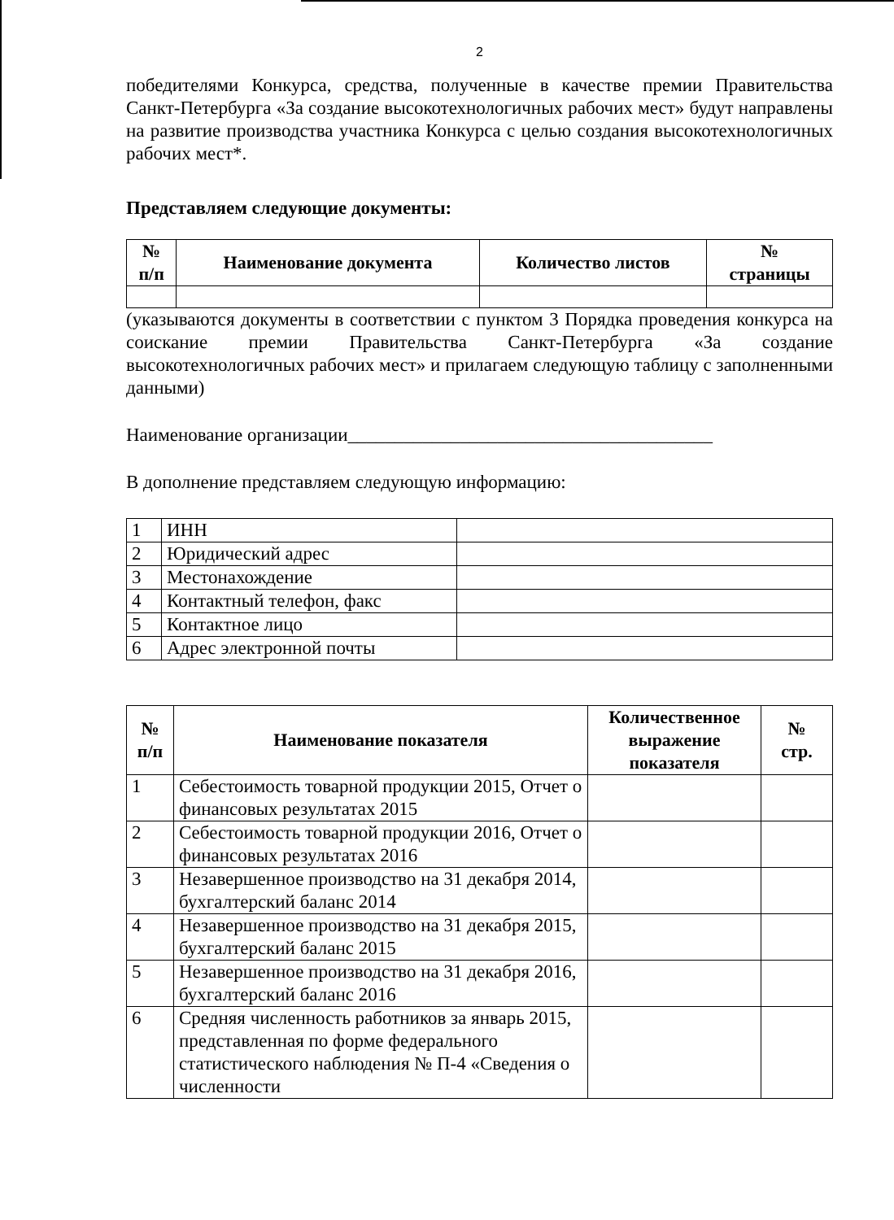2
победителями Конкурса, средства, полученные в качестве премии Правительства Санкт-Петербурга «За создание высокотехнологичных рабочих мест» будут направлены на развитие производства участника Конкурса с целью создания высокотехнологичных рабочих мест*.
Представляем следующие документы:
| № п/п | Наименование документа | Количество листов | № страницы |
| --- | --- | --- | --- |
(указываются документы в соответствии с пунктом 3 Порядка проведения конкурса на соискание премии Правительства Санкт-Петербурга «За создание высокотехнологичных рабочих мест» и прилагаем следующую таблицу с заполненными данными)
Наименование организации_______________________________________
В дополнение представляем следующую информацию:
| 1 | ИНН | |
| 2 | Юридический адрес | |
| 3 | Местонахождение | |
| 4 | Контактный телефон, факс | |
| 5 | Контактное лицо | |
| 6 | Адрес электронной почты | |
| № п/п | Наименование показателя | Количественное выражение показателя | № стр. |
| --- | --- | --- | --- |
| 1 | Себестоимость товарной продукции 2015, Отчет о финансовых результатах 2015 | | |
| 2 | Себестоимость товарной продукции 2016, Отчет о финансовых результатах 2016 | | |
| 3 | Незавершенное производство на 31 декабря 2014, бухгалтерский баланс 2014 | | |
| 4 | Незавершенное производство на 31 декабря 2015, бухгалтерский баланс 2015 | | |
| 5 | Незавершенное производство на 31 декабря 2016, бухгалтерский баланс 2016 | | |
| 6 | Средняя численность работников за январь 2015, представленная по форме федерального статистического наблюдения № П-4 «Сведения о численности | | |